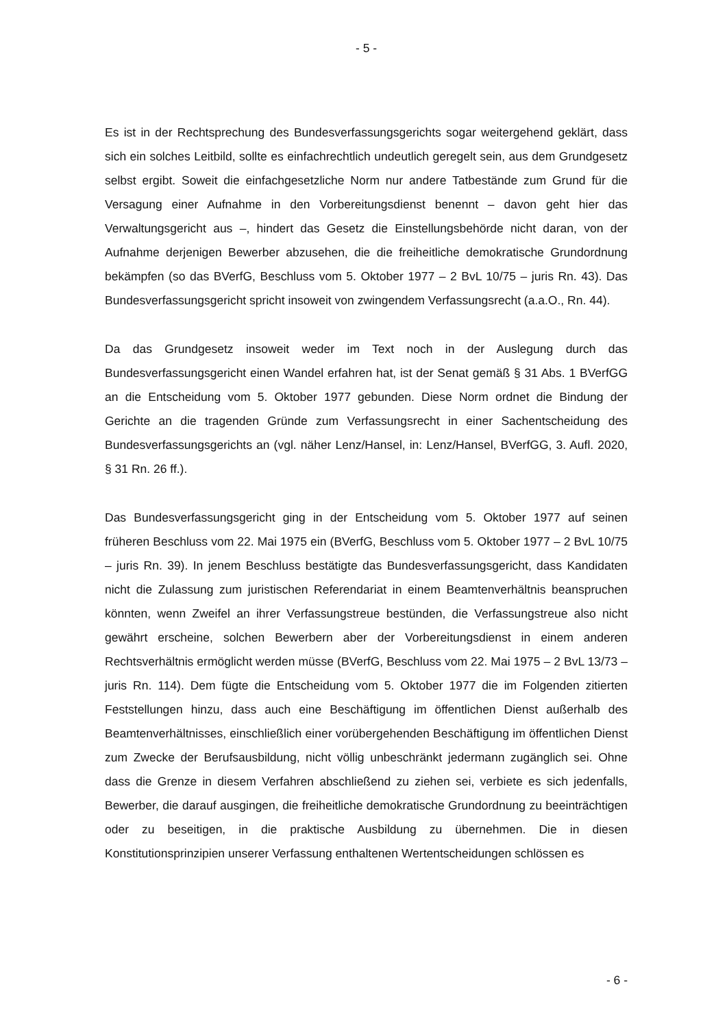- 5 -
Es ist in der Rechtsprechung des Bundesverfassungsgerichts sogar weitergehend geklärt, dass sich ein solches Leitbild, sollte es einfachrechtlich undeutlich geregelt sein, aus dem Grundgesetz selbst ergibt. Soweit die einfachgesetzliche Norm nur andere Tatbestände zum Grund für die Versagung einer Aufnahme in den Vorbereitungsdienst benennt – davon geht hier das Verwaltungsgericht aus –, hindert das Gesetz die Einstellungsbehörde nicht daran, von der Aufnahme derjenigen Bewerber abzusehen, die die freiheitliche demokratische Grundordnung bekämpfen (so das BVerfG, Beschluss vom 5. Oktober 1977 – 2 BvL 10/75 – juris Rn. 43). Das Bundesverfassungsgericht spricht insoweit von zwingendem Verfassungsrecht (a.a.O., Rn. 44).
Da das Grundgesetz insoweit weder im Text noch in der Auslegung durch das Bundesverfassungsgericht einen Wandel erfahren hat, ist der Senat gemäß § 31 Abs. 1 BVerfGG an die Entscheidung vom 5. Oktober 1977 gebunden. Diese Norm ordnet die Bindung der Gerichte an die tragenden Gründe zum Verfassungsrecht in einer Sachentscheidung des Bundesverfassungsgerichts an (vgl. näher Lenz/Hansel, in: Lenz/Hansel, BVerfGG, 3. Aufl. 2020, § 31 Rn. 26 ff.).
Das Bundesverfassungsgericht ging in der Entscheidung vom 5. Oktober 1977 auf seinen früheren Beschluss vom 22. Mai 1975 ein (BVerfG, Beschluss vom 5. Oktober 1977 – 2 BvL 10/75 – juris Rn. 39). In jenem Beschluss bestätigte das Bundesverfassungsgericht, dass Kandidaten nicht die Zulassung zum juristischen Referendariat in einem Beamtenverhältnis beanspruchen könnten, wenn Zweifel an ihrer Verfassungstreue bestünden, die Verfassungstreue also nicht gewährt erscheine, solchen Bewerbern aber der Vorbereitungsdienst in einem anderen Rechtsverhältnis ermöglicht werden müsse (BVerfG, Beschluss vom 22. Mai 1975 – 2 BvL 13/73 – juris Rn. 114). Dem fügte die Entscheidung vom 5. Oktober 1977 die im Folgenden zitierten Feststellungen hinzu, dass auch eine Beschäftigung im öffentlichen Dienst außerhalb des Beamtenverhältnisses, einschließlich einer vorübergehenden Beschäftigung im öffentlichen Dienst zum Zwecke der Berufsausbildung, nicht völlig unbeschränkt jedermann zugänglich sei. Ohne dass die Grenze in diesem Verfahren abschließend zu ziehen sei, verbiete es sich jedenfalls, Bewerber, die darauf ausgingen, die freiheitliche demokratische Grundordnung zu beeinträchtigen oder zu beseitigen, in die praktische Ausbildung zu übernehmen. Die in diesen Konstitutionsprinzipien unserer Verfassung enthaltenen Wertentscheidungen schlössen es
- 6 -